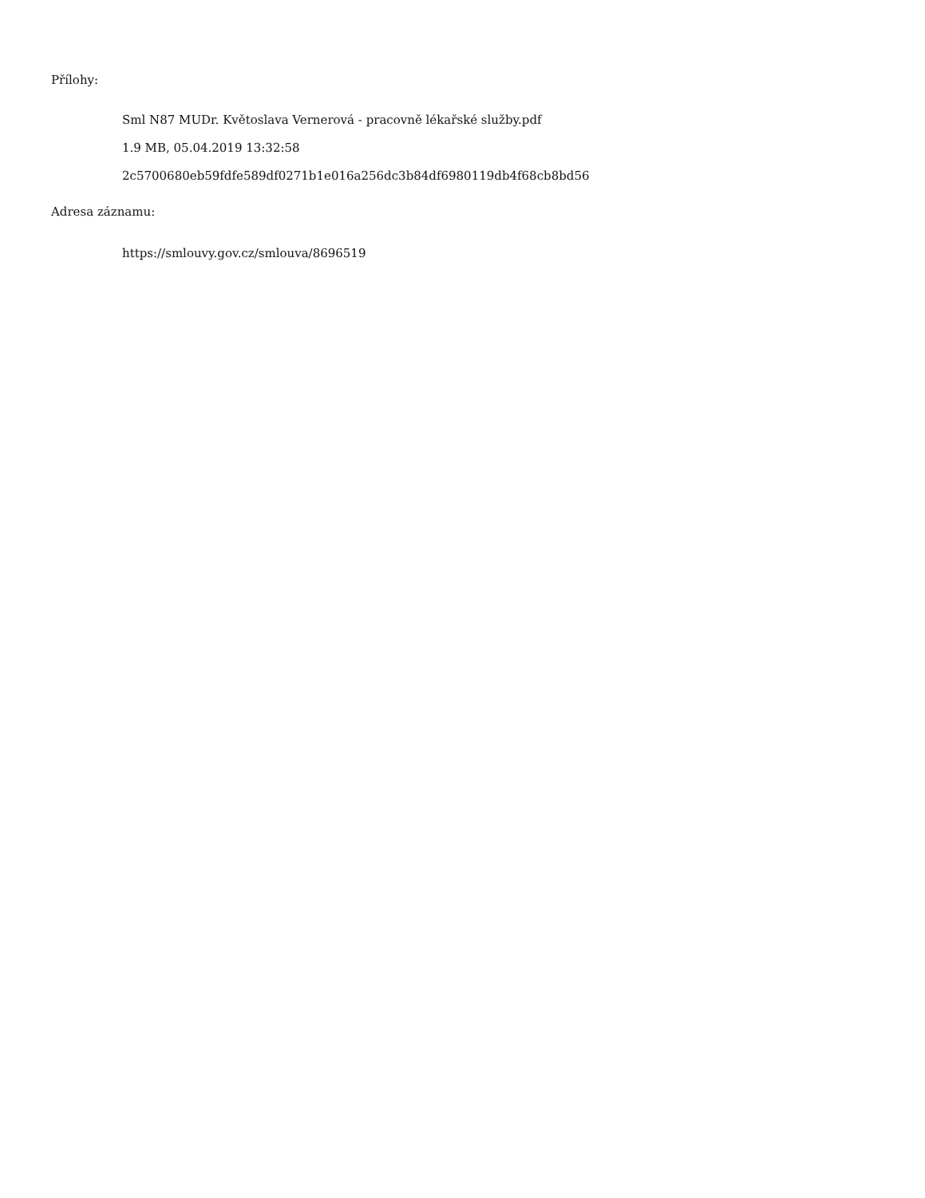Přílohy:
Sml N87 MUDr. Květoslava Vernerová - pracovně lékařské služby.pdf
1.9 MB, 05.04.2019 13:32:58
2c5700680eb59fdfe589df0271b1e016a256dc3b84df6980119db4f68cb8bd56
Adresa záznamu:
https://smlouvy.gov.cz/smlouva/8696519